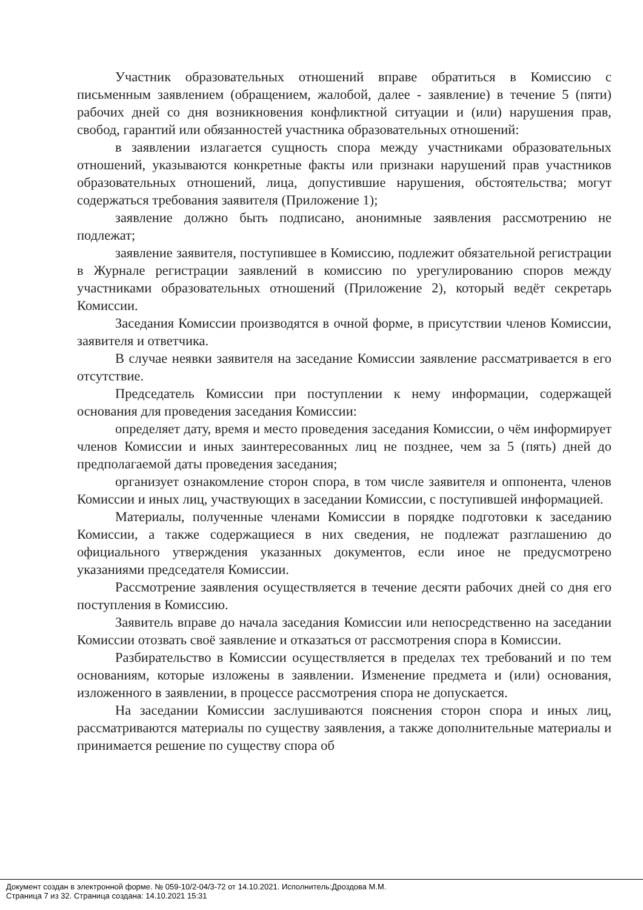Участник образовательных отношений вправе обратиться в Комиссию с письменным заявлением (обращением, жалобой, далее - заявление) в течение 5 (пяти) рабочих дней со дня возникновения конфликтной ситуации и (или) нарушения прав, свобод, гарантий или обязанностей участника образовательных отношений:
в заявлении излагается сущность спора между участниками образовательных отношений, указываются конкретные факты или признаки нарушений прав участников образовательных отношений, лица, допустившие нарушения, обстоятельства; могут содержаться требования заявителя (Приложение 1);
заявление должно быть подписано, анонимные заявления рассмотрению не подлежат;
заявление заявителя, поступившее в Комиссию, подлежит обязательной регистрации в Журнале регистрации заявлений в комиссию по урегулированию споров между участниками образовательных отношений (Приложение 2), который ведёт секретарь Комиссии.
Заседания Комиссии производятся в очной форме, в присутствии членов Комиссии, заявителя и ответчика.
В случае неявки заявителя на заседание Комиссии заявление рассматривается в его отсутствие.
Председатель Комиссии при поступлении к нему информации, содержащей основания для проведения заседания Комиссии:
определяет дату, время и место проведения заседания Комиссии, о чём информирует членов Комиссии и иных заинтересованных лиц не позднее, чем за 5 (пять) дней до предполагаемой даты проведения заседания;
организует ознакомление сторон спора, в том числе заявителя и оппонента, членов Комиссии и иных лиц, участвующих в заседании Комиссии, с поступившей информацией.
Материалы, полученные членами Комиссии в порядке подготовки к заседанию Комиссии, а также содержащиеся в них сведения, не подлежат разглашению до официального утверждения указанных документов, если иное не предусмотрено указаниями председателя Комиссии.
Рассмотрение заявления осуществляется в течение десяти рабочих дней со дня его поступления в Комиссию.
Заявитель вправе до начала заседания Комиссии или непосредственно на заседании Комиссии отозвать своё заявление и отказаться от рассмотрения спора в Комиссии.
Разбирательство в Комиссии осуществляется в пределах тех требований и по тем основаниям, которые изложены в заявлении. Изменение предмета и (или) основания, изложенного в заявлении, в процессе рассмотрения спора не допускается.
На заседании Комиссии заслушиваются пояснения сторон спора и иных лиц, рассматриваются материалы по существу заявления, а также дополнительные материалы и принимается решение по существу спора об
Документ создан в электронной форме. № 059-10/2-04/3-72 от 14.10.2021. Исполнитель:Дроздова М.М.
Страница 7 из 32. Страница создана: 14.10.2021 15:31